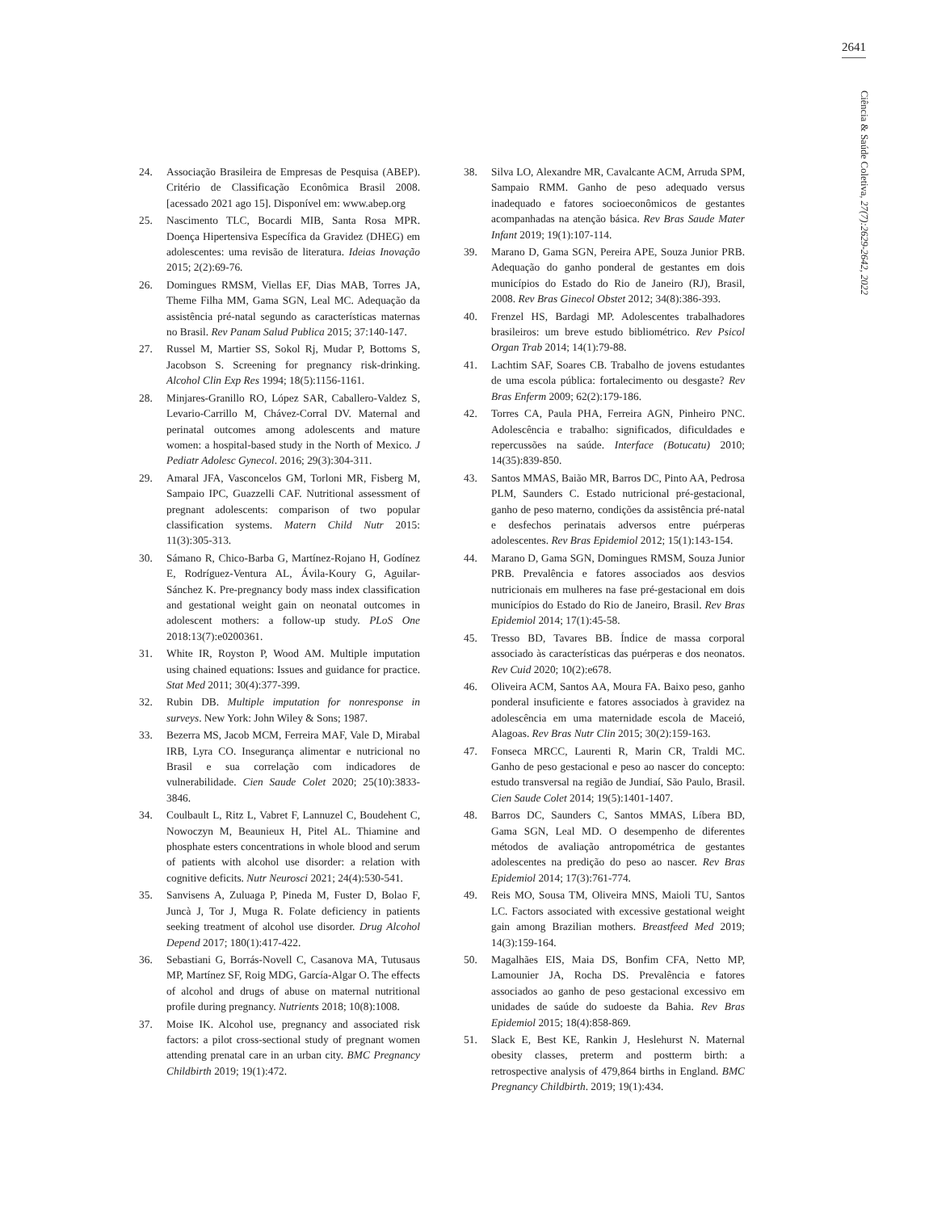2641
Ciência & Saúde Coletiva, 27(7):2629-2642, 2022
24. Associação Brasileira de Empresas de Pesquisa (ABEP). Critério de Classificação Econômica Brasil 2008. [acessado 2021 ago 15]. Disponível em: www.abep.org
25. Nascimento TLC, Bocardi MIB, Santa Rosa MPR. Doença Hipertensiva Específica da Gravidez (DHEG) em adolescentes: uma revisão de literatura. Ideias Inovação 2015; 2(2):69-76.
26. Domingues RMSM, Viellas EF, Dias MAB, Torres JA, Theme Filha MM, Gama SGN, Leal MC. Adequação da assistência pré-natal segundo as características maternas no Brasil. Rev Panam Salud Publica 2015; 37:140-147.
27. Russel M, Martier SS, Sokol Rj, Mudar P, Bottoms S, Jacobson S. Screening for pregnancy risk-drinking. Alcohol Clin Exp Res 1994; 18(5):1156-1161.
28. Minjares-Granillo RO, López SAR, Caballero-Valdez S, Levario-Carrillo M, Chávez-Corral DV. Maternal and perinatal outcomes among adolescents and mature women: a hospital-based study in the North of Mexico. J Pediatr Adolesc Gynecol. 2016; 29(3):304-311.
29. Amaral JFA, Vasconcelos GM, Torloni MR, Fisberg M, Sampaio IPC, Guazzelli CAF. Nutritional assessment of pregnant adolescents: comparison of two popular classification systems. Matern Child Nutr 2015: 11(3):305-313.
30. Sámano R, Chico-Barba G, Martínez-Rojano H, Godínez E, Rodríguez-Ventura AL, Ávila-Koury G, Aguilar-Sánchez K. Pre-pregnancy body mass index classification and gestational weight gain on neonatal outcomes in adolescent mothers: a follow-up study. PLoS One 2018:13(7):e0200361.
31. White IR, Royston P, Wood AM. Multiple imputation using chained equations: Issues and guidance for practice. Stat Med 2011; 30(4):377-399.
32. Rubin DB. Multiple imputation for nonresponse in surveys. New York: John Wiley & Sons; 1987.
33. Bezerra MS, Jacob MCM, Ferreira MAF, Vale D, Mirabal IRB, Lyra CO. Insegurança alimentar e nutricional no Brasil e sua correlação com indicadores de vulnerabilidade. Cien Saude Colet 2020; 25(10):3833-3846.
34. Coulbault L, Ritz L, Vabret F, Lannuzel C, Boudehent C, Nowoczyn M, Beaunieux H, Pitel AL. Thiamine and phosphate esters concentrations in whole blood and serum of patients with alcohol use disorder: a relation with cognitive deficits. Nutr Neurosci 2021; 24(4):530-541.
35. Sanvisens A, Zuluaga P, Pineda M, Fuster D, Bolao F, Juncà J, Tor J, Muga R. Folate deficiency in patients seeking treatment of alcohol use disorder. Drug Alcohol Depend 2017; 180(1):417-422.
36. Sebastiani G, Borrás-Novell C, Casanova MA, Tutusaus MP, Martínez SF, Roig MDG, García-Algar O. The effects of alcohol and drugs of abuse on maternal nutritional profile during pregnancy. Nutrients 2018; 10(8):1008.
37. Moise IK. Alcohol use, pregnancy and associated risk factors: a pilot cross-sectional study of pregnant women attending prenatal care in an urban city. BMC Pregnancy Childbirth 2019; 19(1):472.
38. Silva LO, Alexandre MR, Cavalcante ACM, Arruda SPM, Sampaio RMM. Ganho de peso adequado versus inadequado e fatores socioeconômicos de gestantes acompanhadas na atenção básica. Rev Bras Saude Mater Infant 2019; 19(1):107-114.
39. Marano D, Gama SGN, Pereira APE, Souza Junior PRB. Adequação do ganho ponderal de gestantes em dois municípios do Estado do Rio de Janeiro (RJ), Brasil, 2008. Rev Bras Ginecol Obstet 2012; 34(8):386-393.
40. Frenzel HS, Bardagi MP. Adolescentes trabalhadores brasileiros: um breve estudo bibliométrico. Rev Psicol Organ Trab 2014; 14(1):79-88.
41. Lachtim SAF, Soares CB. Trabalho de jovens estudantes de uma escola pública: fortalecimento ou desgaste? Rev Bras Enferm 2009; 62(2):179-186.
42. Torres CA, Paula PHA, Ferreira AGN, Pinheiro PNC. Adolescência e trabalho: significados, dificuldades e repercussões na saúde. Interface (Botucatu) 2010; 14(35):839-850.
43. Santos MMAS, Baião MR, Barros DC, Pinto AA, Pedrosa PLM, Saunders C. Estado nutricional pré-gestacional, ganho de peso materno, condições da assistência pré-natal e desfechos perinatais adversos entre puérperas adolescentes. Rev Bras Epidemiol 2012; 15(1):143-154.
44. Marano D, Gama SGN, Domingues RMSM, Souza Junior PRB. Prevalência e fatores associados aos desvios nutricionais em mulheres na fase pré-gestacional em dois municípios do Estado do Rio de Janeiro, Brasil. Rev Bras Epidemiol 2014; 17(1):45-58.
45. Tresso BD, Tavares BB. Índice de massa corporal associado às características das puérperas e dos neonatos. Rev Cuid 2020; 10(2):e678.
46. Oliveira ACM, Santos AA, Moura FA. Baixo peso, ganho ponderal insuficiente e fatores associados à gravidez na adolescência em uma maternidade escola de Maceió, Alagoas. Rev Bras Nutr Clin 2015; 30(2):159-163.
47. Fonseca MRCC, Laurenti R, Marin CR, Traldi MC. Ganho de peso gestacional e peso ao nascer do concepto: estudo transversal na região de Jundiaí, São Paulo, Brasil. Cien Saude Colet 2014; 19(5):1401-1407.
48. Barros DC, Saunders C, Santos MMAS, Líbera BD, Gama SGN, Leal MD. O desempenho de diferentes métodos de avaliação antropométrica de gestantes adolescentes na predição do peso ao nascer. Rev Bras Epidemiol 2014; 17(3):761-774.
49. Reis MO, Sousa TM, Oliveira MNS, Maioli TU, Santos LC. Factors associated with excessive gestational weight gain among Brazilian mothers. Breastfeed Med 2019; 14(3):159-164.
50. Magalhães EIS, Maia DS, Bonfim CFA, Netto MP, Lamounier JA, Rocha DS. Prevalência e fatores associados ao ganho de peso gestacional excessivo em unidades de saúde do sudoeste da Bahia. Rev Bras Epidemiol 2015; 18(4):858-869.
51. Slack E, Best KE, Rankin J, Heslehurst N. Maternal obesity classes, preterm and postterm birth: a retrospective analysis of 479,864 births in England. BMC Pregnancy Childbirth. 2019; 19(1):434.